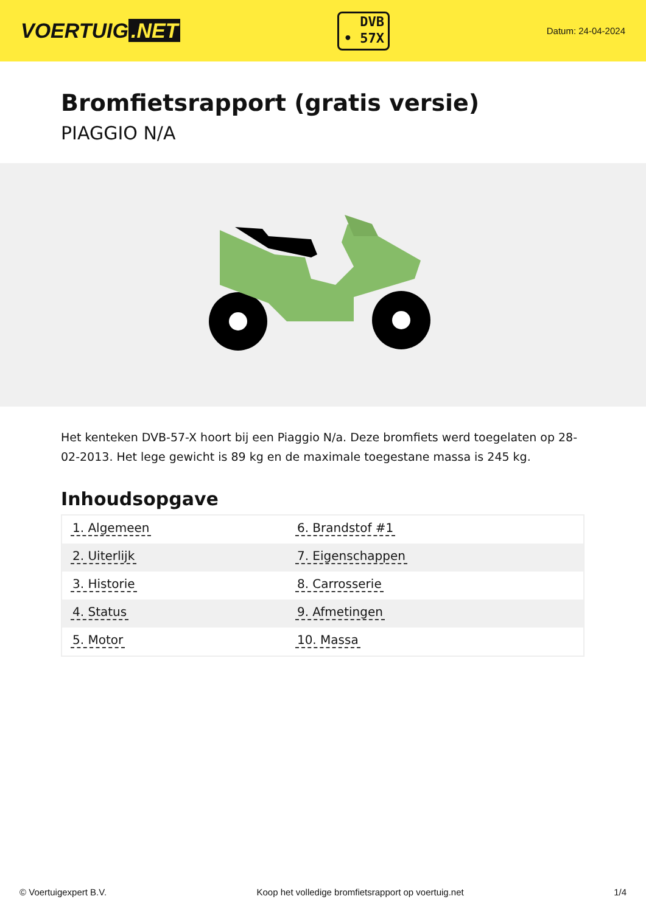VOERTUIG.NET
DVB
• 57X
Datum: 24-04-2024
Bromfietsrapport (gratis versie)
PIAGGIO N/A
Het kenteken DVB-57-X hoort bij een Piaggio N/a. Deze bromfiets werd toegelaten op 28-02-2013. Het lege gewicht is 89 kg en de maximale toegestane massa is 245 kg.
Inhoudsopgave
| 1. Algemeen | 6. Brandstof #1 |
| 2. Uiterlijk | 7. Eigenschappen |
| 3. Historie | 8. Carrosserie |
| 4. Status | 9. Afmetingen |
| 5. Motor | 10. Massa |
© Voertuigexpert B.V. Koop het volledige bromfietsrapport op voertuig.net
1/4